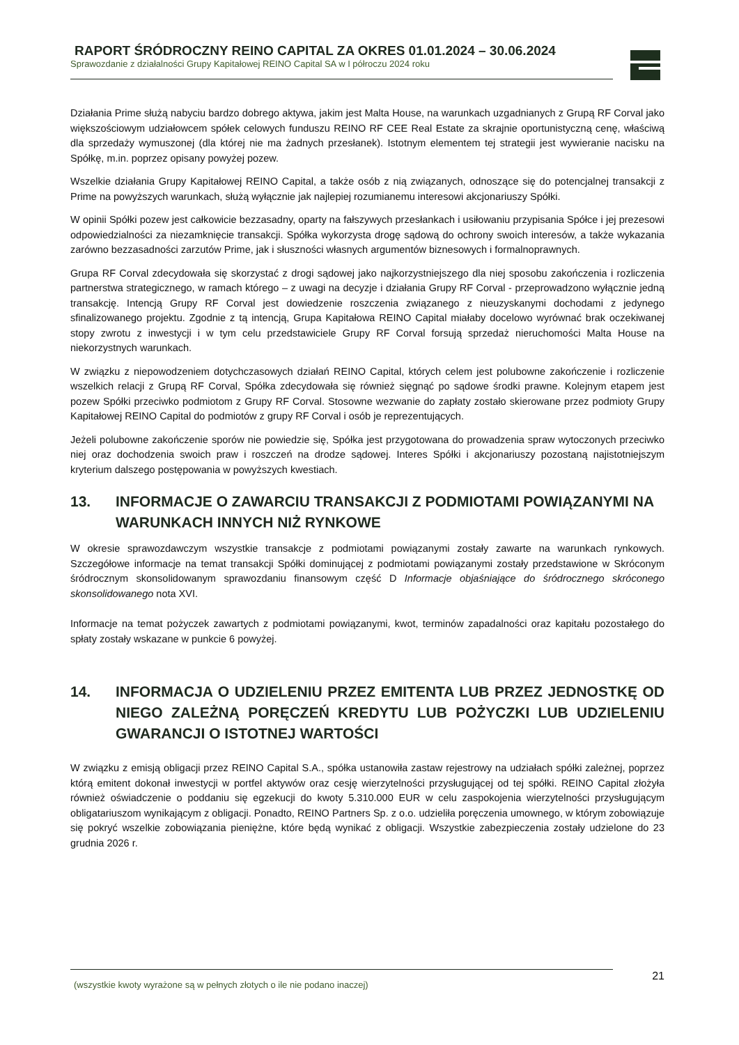RAPORT ŚRÓDROCZNY REINO CAPITAL ZA OKRES 01.01.2024 – 30.06.2024
Sprawozdanie z działalności Grupy Kapitałowej REINO Capital SA w I półroczu 2024 roku
Działania Prime służą nabyciu bardzo dobrego aktywa, jakim jest Malta House, na warunkach uzgadnianych z Grupą RF Corval jako większościowym udziałowcem spółek celowych funduszu REINO RF CEE Real Estate za skrajnie oportunistyczną cenę, właściwą dla sprzedaży wymuszonej (dla której nie ma żadnych przesłanek). Istotnym elementem tej strategii jest wywieranie nacisku na Spółkę, m.in. poprzez opisany powyżej pozew.
Wszelkie działania Grupy Kapitałowej REINO Capital, a także osób z nią związanych, odnoszące się do potencjalnej transakcji z Prime na powyższych warunkach, służą wyłącznie jak najlepiej rozumianemu interesowi akcjonariuszy Spółki.
W opinii Spółki pozew jest całkowicie bezzasadny, oparty na fałszywych przesłankach i usiłowaniu przypisania Spółce i jej prezesowi odpowiedzialności za niezamknięcie transakcji. Spółka wykorzysta drogę sądową do ochrony swoich interesów, a także wykazania zarówno bezzasadności zarzutów Prime, jak i słuszności własnych argumentów biznesowych i formalnoprawnych.
Grupa RF Corval zdecydowała się skorzystać z drogi sądowej jako najkorzystniejszego dla niej sposobu zakończenia i rozliczenia partnerstwa strategicznego, w ramach którego – z uwagi na decyzje i działania Grupy RF Corval - przeprowadzono wyłącznie jedną transakcję. Intencją Grupy RF Corval jest dowiedzenie roszczenia związanego z nieuzyskanymi dochodami z jedynego sfinalizowanego projektu. Zgodnie z tą intencją, Grupa Kapitałowa REINO Capital miałaby docelowo wyrównać brak oczekiwanej stopy zwrotu z inwestycji i w tym celu przedstawiciele Grupy RF Corval forsują sprzedaż nieruchomości Malta House na niekorzystnych warunkach.
W związku z niepowodzeniem dotychczasowych działań REINO Capital, których celem jest polubowne zakończenie i rozliczenie wszelkich relacji z Grupą RF Corval, Spółka zdecydowała się również sięgnąć po sądowe środki prawne. Kolejnym etapem jest pozew Spółki przeciwko podmiotom z Grupy RF Corval. Stosowne wezwanie do zapłaty zostało skierowane przez podmioty Grupy Kapitałowej REINO Capital do podmiotów z grupy RF Corval i osób je reprezentujących.
Jeżeli polubowne zakończenie sporów nie powiedzie się, Spółka jest przygotowana do prowadzenia spraw wytoczonych przeciwko niej oraz dochodzenia swoich praw i roszczeń na drodze sądowej. Interes Spółki i akcjonariuszy pozostaną najistotniejszym kryterium dalszego postępowania w powyższych kwestiach.
13. INFORMACJE O ZAWARCIU TRANSAKCJI Z PODMIOTAMI POWIĄZANYMI NA WARUNKACH INNYCH NIŻ RYNKOWE
W okresie sprawozdawczym wszystkie transakcje z podmiotami powiązanymi zostały zawarte na warunkach rynkowych. Szczegółowe informacje na temat transakcji Spółki dominującej z podmiotami powiązanymi zostały przedstawione w Skróconym śródrocznym skonsolidowanym sprawozdaniu finansowym część D Informacje objaśniające do śródrocznego skróconego skonsolidowanego nota XVI.
Informacje na temat pożyczek zawartych z podmiotami powiązanymi, kwot, terminów zapadalności oraz kapitału pozostałego do spłaty zostały wskazane w punkcie 6 powyżej.
14. INFORMACJA O UDZIELENIU PRZEZ EMITENTA LUB PRZEZ JEDNOSTKĘ OD NIEGO ZALEŻNĄ PORĘCZEŃ KREDYTU LUB POŻYCZKI LUB UDZIELENIU GWARANCJI O ISTOTNEJ WARTOŚCI
W związku z emisją obligacji przez REINO Capital S.A., spółka ustanowiła zastaw rejestrowy na udziałach spółki zależnej, poprzez którą emitent dokonał inwestycji w portfel aktywów oraz cesję wierzytelności przysługującej od tej spółki. REINO Capital złożyła również oświadczenie o poddaniu się egzekucji do kwoty 5.310.000 EUR w celu zaspokojenia wierzytelności przysługującym obligatariuszom wynikającym z obligacji. Ponadto, REINO Partners Sp. z o.o. udzieliła poręczenia umownego, w którym zobowiązuje się pokryć wszelkie zobowiązania pieniężne, które będą wynikać z obligacji. Wszystkie zabezpieczenia zostały udzielone do 23 grudnia 2026 r.
21
(wszystkie kwoty wyrażone są w pełnych złotych o ile nie podano inaczej)